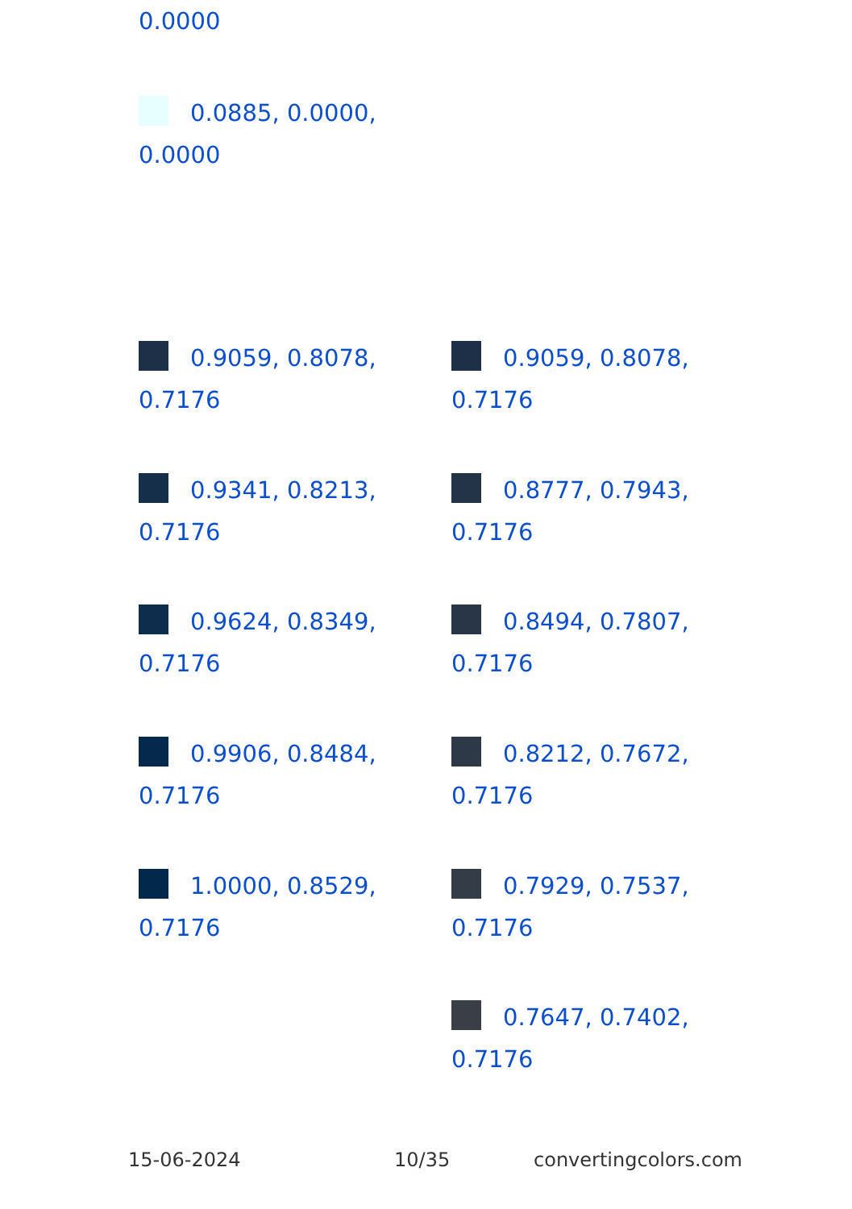0.0000
0.0885, 0.0000, 0.0000
0.9059, 0.8078, 0.7176
0.9059, 0.8078, 0.7176
0.9341, 0.8213, 0.7176
0.8777, 0.7943, 0.7176
0.9624, 0.8349, 0.7176
0.8494, 0.7807, 0.7176
0.9906, 0.8484, 0.7176
0.8212, 0.7672, 0.7176
1.0000, 0.8529, 0.7176
0.7929, 0.7537, 0.7176
0.7647, 0.7402, 0.7176
15-06-2024 10/35 convertingcolors.com